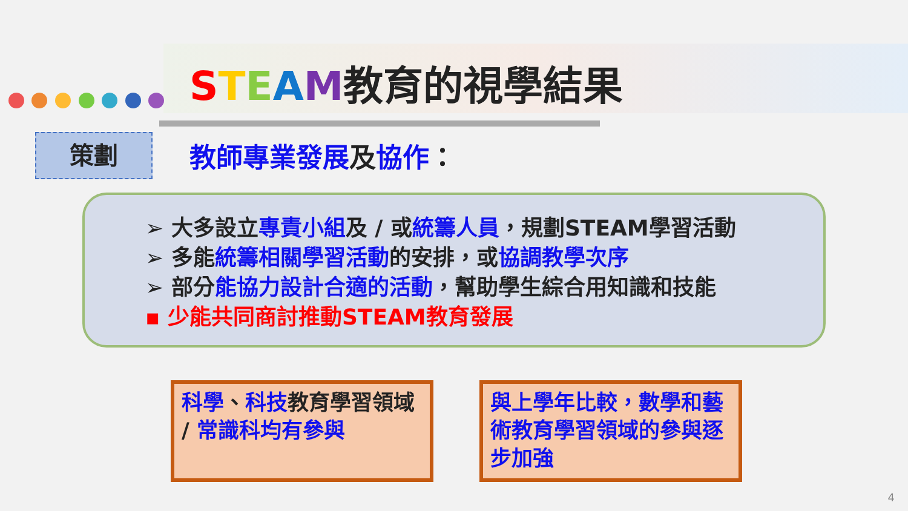STEAM教育的視學結果
策劃 教師專業發展及協作：
➢ 大多設立專責小組及 / 或統籌人員，規劃STEAM學習活動
➢ 多能統籌相關學習活動的安排，或協調教學次序
➢ 部分能協力設計合適的活動，幫助學生綜合用知識和技能
▪ 少能共同商討推動STEAM教育發展
科學、科技教育學習領域 / 常識科均有參與
與上學年比較，數學和藝術教育學習領域的參與逐步加強
4